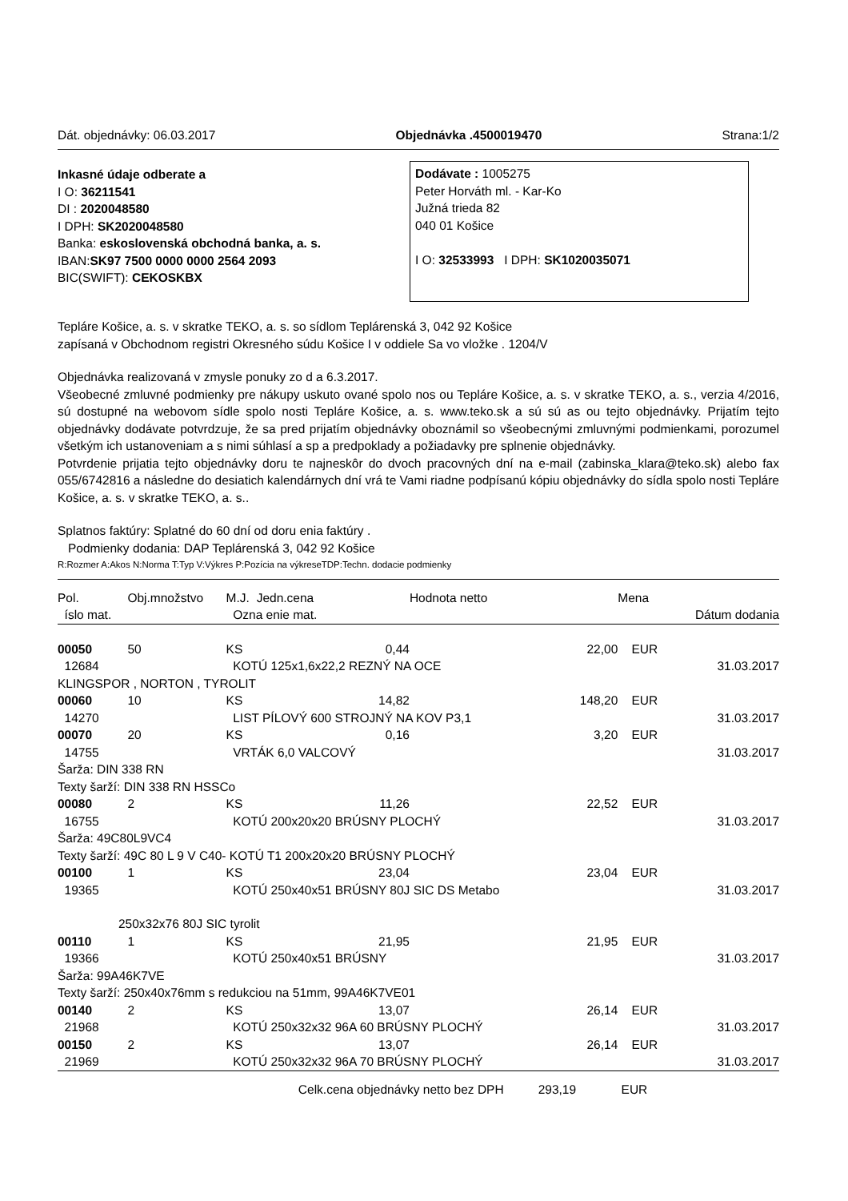Dát. objednávky: 06.03.2017 Objednávka .4500019470 Strana:1/2
Inkasné údaje odberate a
I O: 36211541
DI : 2020048580
I DPH: SK2020048580
Banka: eskoslovenská obchodná banka, a. s.
IBAN:SK97 7500 0000 0000 2564 2093
BIC(SWIFT): CEKOSKBX
Dodávate : 1005275
Peter Horváth ml. - Kar-Ko
Južná trieda 82
040 01 Košice
I O: 32533993 I DPH: SK1020035071
Tepláre Košice, a. s. v skratke TEKO, a. s. so sídlom Teplárenská 3, 042 92 Košice
zapísaná v Obchodnom registri Okresného súdu Košice I v oddiele Sa vo vložke . 1204/V
Objednávka realizovaná v zmysle ponuky zo d a 6.3.2017.
Všeobecné zmluvné podmienky pre nákupy uskuto ované spolo nos ou Tepláre Košice, a. s. v skratke TEKO, a. s., verzia 4/2016, sú dostupné na webovom sídle spolo nosti Tepláre Košice, a. s. www.teko.sk a sú sú as ou tejto objednávky. Prijatím tejto objednávky dodávate potvrdzuje, že sa pred prijatím objednávky oboznámil so všeobecnými zmluvnými podmienkami, porozumel všetkým ich ustanoveniam a s nimi súhlasí a sp a predpoklady a požiadavky pre splnenie objednávky.
Potvrdenie prijatia tejto objednávky doru te najneskôr do dvoch pracovných dní na e-mail (zabinska_klara@teko.sk) alebo fax 055/6742816 a následne do desiatich kalendárnych dní vrá te Vami riadne podpísanú kópiu objednávky do sídla spolo nosti Tepláre Košice, a. s. v skratke TEKO, a. s..
Splatnos faktúry: Splatné do 60 dní od doru enia faktúry .
Podmienky dodania: DAP Teplárenská 3, 042 92 Košice
R:Rozmer A:Akos N:Norma T:Typ V:Výkres P:Pozícia na výkreseTDP:Techn. dodacie podmienky
| Pol. | Obj.množstvo | M.J. | Jedn.cena | Hodnota netto | Mena | |
| --- | --- | --- | --- | --- | --- | --- |
| íslo mat. | | Ozna enie mat. | | | | Dátum dodania |
| 00050 | 50 | KS | 0,44 | 22,00 | EUR | |
| 12684 | | KOTÚ 125x1,6x22,2 REZNÝ NA OCE | | | | 31.03.2017 |
| KLINGSPOR , NORTON , TYROLIT | | | | | | |
| 00060 | 10 | KS | 14,82 | 148,20 | EUR | |
| 14270 | | LIST PÍLOVÝ 600 STROJNÝ NA KOV P3,1 | | | | 31.03.2017 |
| 00070 | 20 | KS | 0,16 | 3,20 | EUR | |
| 14755 | | VRTÁK 6,0 VALCOVÝ | | | | 31.03.2017 |
| Šarža: DIN 338 RN | | | | | | |
| Texty šarží: DIN 338 RN HSSCo | | | | | | |
| 00080 | 2 | KS | 11,26 | 22,52 | EUR | |
| 16755 | | KOTÚ 200x20x20 BRÚSNY PLOCHÝ | | | | 31.03.2017 |
| Šarža: 49C80L9VC4 | | | | | | |
| Texty šarží: 49C 80 L 9 V C40- KOTÚ T1 200x20x20 BRÚSNY PLOCHÝ | | | | | | |
| 00100 | 1 | KS | 23,04 | 23,04 | EUR | |
| 19365 | | KOTÚ 250x40x51 BRÚSNY 80J SIC DS Metabo | | | | 31.03.2017 |
| 250x32x76 80J SIC tyrolit | | | | | | |
| 00110 | 1 | KS | 21,95 | 21,95 | EUR | |
| 19366 | | KOTÚ 250x40x51 BRÚSNY | | | | 31.03.2017 |
| Šarža: 99A46K7VE | | | | | | |
| Texty šarží: 250x40x76mm s redukciou na 51mm, 99A46K7VE01 | | | | | | |
| 00140 | 2 | KS | 13,07 | 26,14 | EUR | |
| 21968 | | KOTÚ 250x32x32 96A 60 BRÚSNY PLOCHÝ | | | | 31.03.2017 |
| 00150 | 2 | KS | 13,07 | 26,14 | EUR | |
| 21969 | | KOTÚ 250x32x32 96A 70 BRÚSNY PLOCHÝ | | | | 31.03.2017 |
| | | | Celk.cena objednávky netto bez DPH 293,19 | | EUR | |